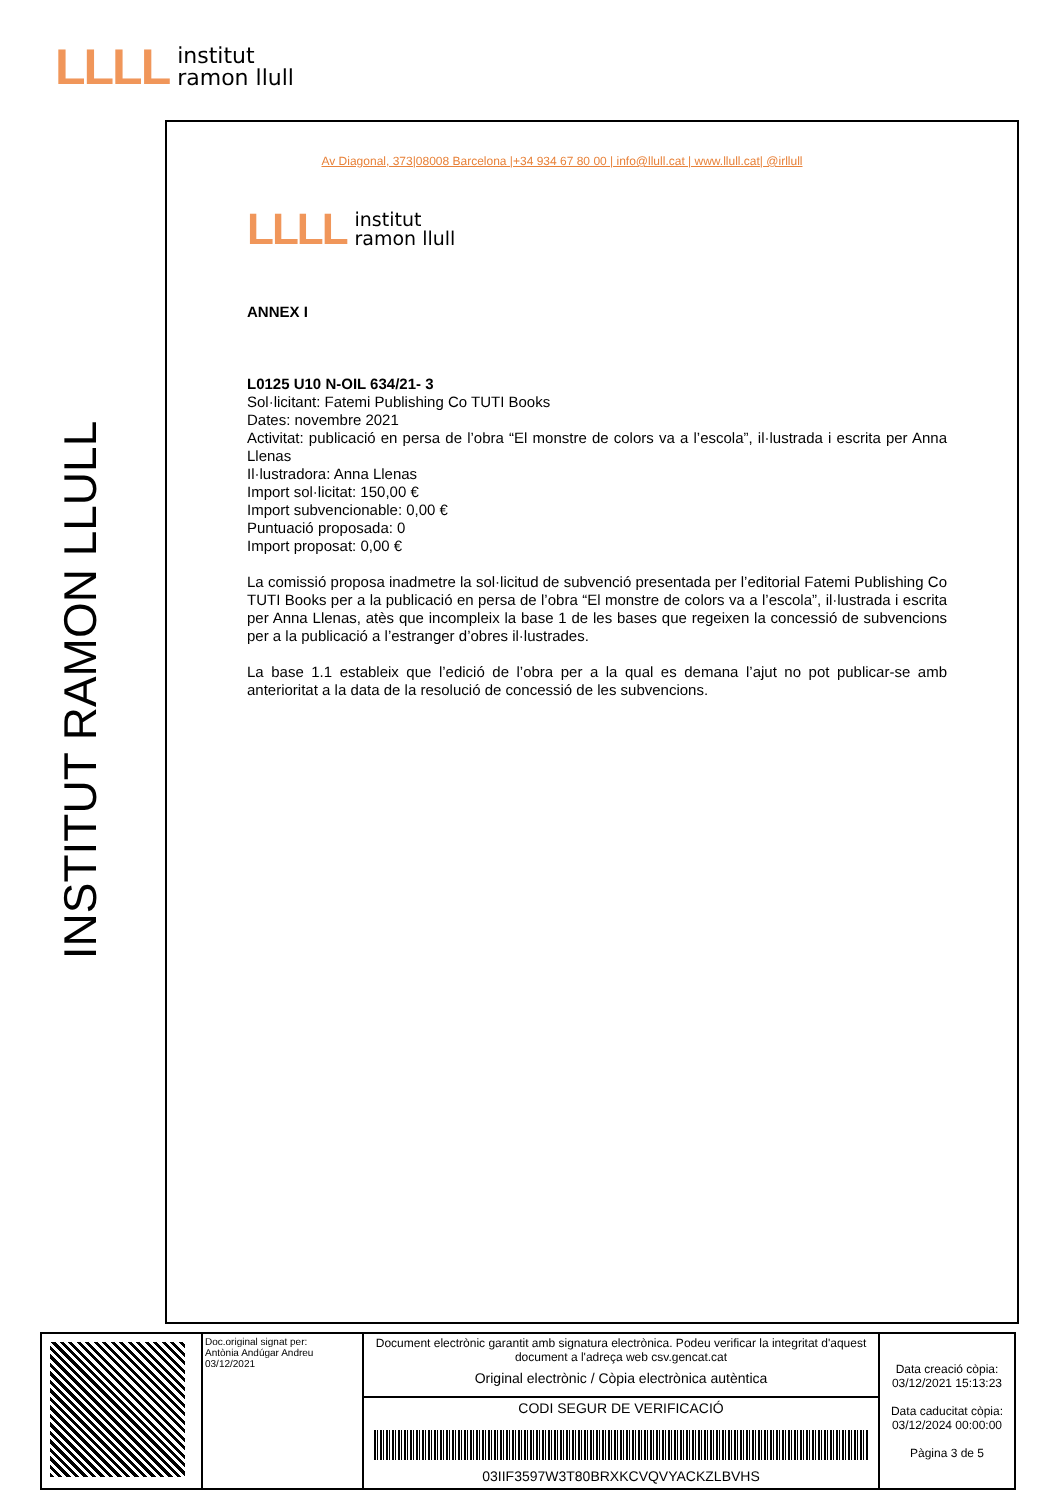LLLL institut
ramon llull
INSTITUT RAMON LLULL
Av Diagonal, 373|08008 Barcelona |+34 934 67 80 00 | info@llull.cat | www.llull.cat| @irllull
LLLL institut
ramon llull
ANNEX I
L0125 U10 N-OIL 634/21- 3
Sol·licitant: Fatemi Publishing Co TUTI Books
Dates: novembre 2021
Activitat: publicació en persa de l’obra “El monstre de colors va a l’escola”, il·lustrada i escrita per Anna Llenas
Il·lustradora: Anna Llenas
Import sol·licitat: 150,00 €
Import subvencionable: 0,00 €
Puntuació proposada: 0
Import proposat: 0,00 €
La comissió proposa inadmetre la sol·licitud de subvenció presentada per l’editorial Fatemi Publishing Co TUTI Books per a la publicació en persa de l’obra “El monstre de colors va a l’escola”, il·lustrada i escrita per Anna Llenas, atès que incompleix la base 1 de les bases que regeixen la concessió de subvencions per a la publicació a l’estranger d’obres il·lustrades.
La base 1.1 estableix que l’edició de l’obra per a la qual es demana l’ajut no pot publicar-se amb anterioritat a la data de la resolució de concessió de les subvencions.
| | Doc.original signat per: Antònia Andúgar Andreu 03/12/2021 | Document electrònic garantit amb signatura electrònica. Podeu verificar la integritat d'aquest document a l'adreça web csv.gencat.cat Original electrònic / Còpia electrònica autèntica | Data creació còpia: 03/12/2021 15:13:23 Data caducitat còpia: 03/12/2024 00:00:00 Pàgina 3 de 5 |
| | | CODI SEGUR DE VERIFICACIÓ 03IIF3597W3T80BRXKCVQVYACKZLBVHS | |